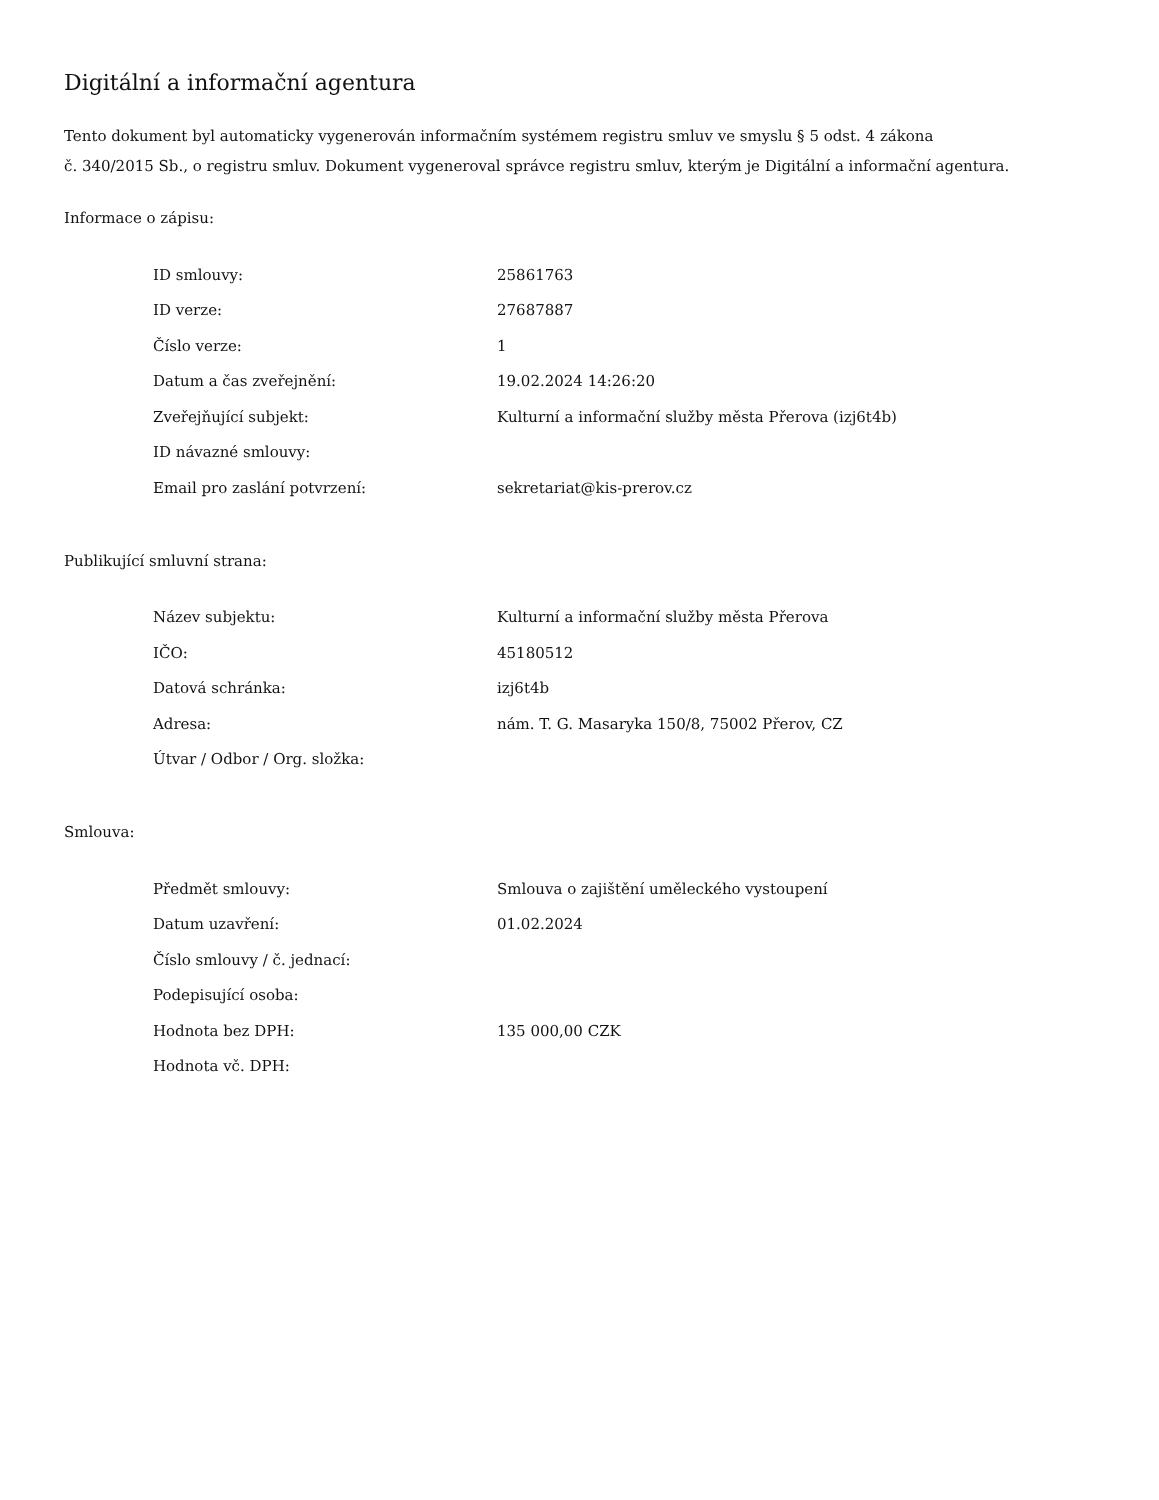Digitální a informační agentura
Tento dokument byl automaticky vygenerován informačním systémem registru smluv ve smyslu § 5 odst. 4 zákona
č. 340/2015 Sb., o registru smluv. Dokument vygeneroval správce registru smluv, kterým je Digitální a informační agentura.
Informace o zápisu:
| ID smlouvy: | 25861763 |
| ID verze: | 27687887 |
| Číslo verze: | 1 |
| Datum a čas zveřejnění: | 19.02.2024 14:26:20 |
| Zveřejňující subjekt: | Kulturní a informační služby města Přerova (izj6t4b) |
| ID návazné smlouvy: | |
| Email pro zaslání potvrzení: | sekretariat@kis-prerov.cz |
Publikující smluvní strana:
| Název subjektu: | Kulturní a informační služby města Přerova |
| IČO: | 45180512 |
| Datová schránka: | izj6t4b |
| Adresa: | nám. T. G. Masaryka 150/8, 75002 Přerov, CZ |
| Útvar / Odbor / Org. složka: | |
Smlouva:
| Předmět smlouvy: | Smlouva o zajištění uměleckého vystoupení |
| Datum uzavření: | 01.02.2024 |
| Číslo smlouvy / č. jednací: | |
| Podepisující osoba: | |
| Hodnota bez DPH: | 135 000,00 CZK |
| Hodnota vč. DPH: | |